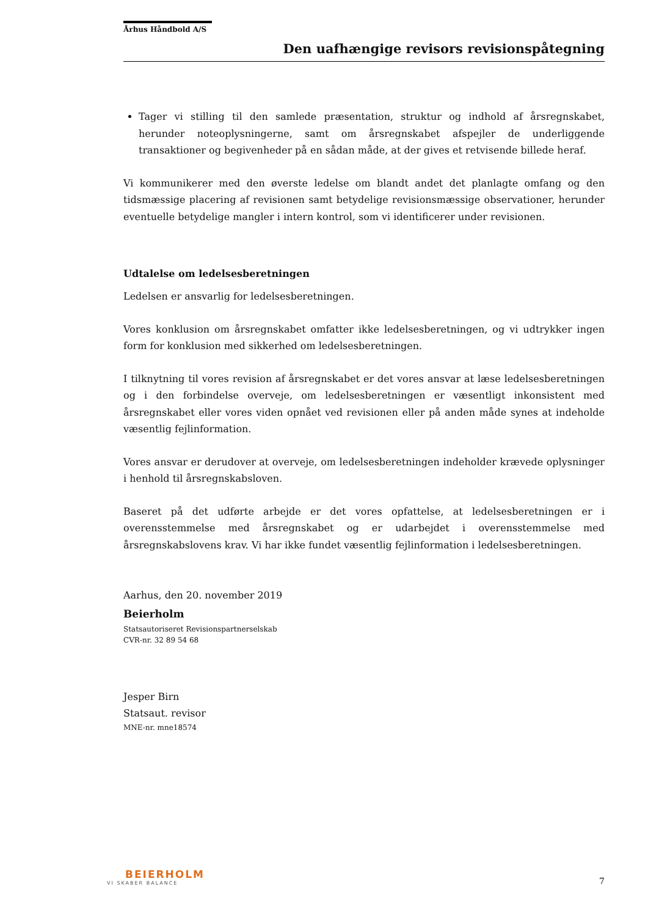Århus Håndbold A/S
Den uafhængige revisors revisionspåtegning
Tager vi stilling til den samlede præsentation, struktur og indhold af årsregnskabet, herunder noteoplysningerne, samt om årsregnskabet afspejler de underliggende transaktioner og begivenheder på en sådan måde, at der gives et retvisende billede heraf.
Vi kommunikerer med den øverste ledelse om blandt andet det planlagte omfang og den tidsmæssige placering af revisionen samt betydelige revisionsmæssige observationer, herunder eventuelle betydelige mangler i intern kontrol, som vi identificerer under revisionen.
Udtalelse om ledelsesberetningen
Ledelsen er ansvarlig for ledelsesberetningen.
Vores konklusion om årsregnskabet omfatter ikke ledelsesberetningen, og vi udtrykker ingen form for konklusion med sikkerhed om ledelsesberetningen.
I tilknytning til vores revision af årsregnskabet er det vores ansvar at læse ledelsesberetningen og i den forbindelse overveje, om ledelsesberetningen er væsentligt inkonsistent med årsregnskabet eller vores viden opnået ved revisionen eller på anden måde synes at indeholde væsentlig fejlinformation.
Vores ansvar er derudover at overveje, om ledelsesberetningen indeholder krævede oplysninger i henhold til årsregnskabsloven.
Baseret på det udførte arbejde er det vores opfattelse, at ledelsesberetningen er i overensstemmelse med årsregnskabet og er udarbejdet i overensstemmelse med årsregnskabslovens krav. Vi har ikke fundet væsentlig fejlinformation i ledelsesberetningen.
Aarhus, den 20. november 2019
Beierholm
Statsautoriseret Revisionspartnerselskab
CVR-nr. 32 89 54 68
Jesper Birn
Statsaut. revisor
MNE-nr. mne18574
BEIERHOLM
VI SKABER BALANCE
7